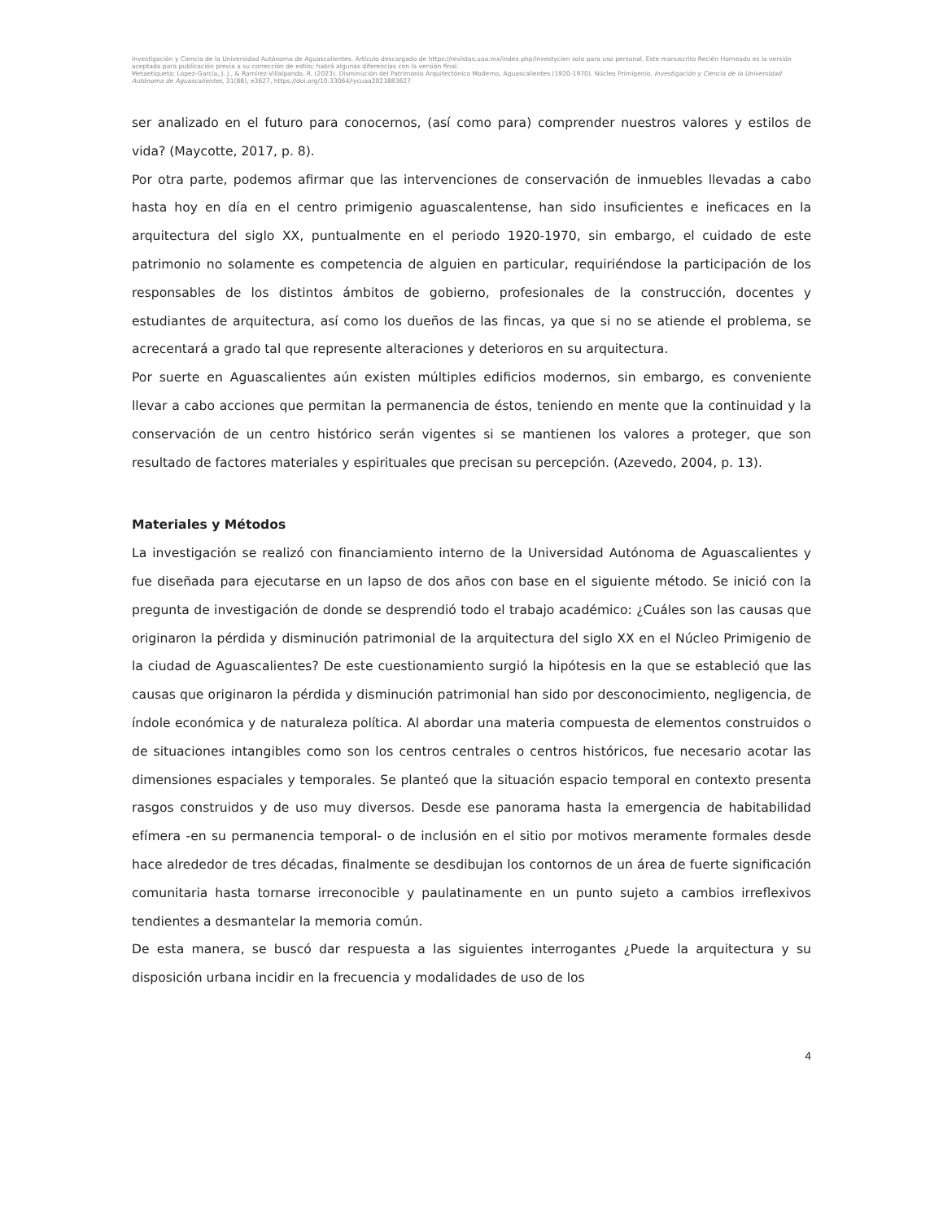Investigación y Ciencia de la Universidad Autónoma de Aguascalientes. Artículo descargado de https://revistas.uaa.mx/index.php/investycien solo para uso personal. Este manuscrito Recién Horneado es la versión aceptada para publicación previa a su corrección de estilo; habrá algunas diferencias con la versión final.
Metaetiqueta: López-García, J. J., & Ramírez-Villalpando, R. (2023). Disminución del Patrimonio Arquitectónico Moderno, Aguascalientes (1920-1970). Núcleo Primigenio. Investigación y Ciencia de la Universidad Autónoma de Aguascalientes, 31(88), e3627, https://doi.org/10.33064/iycuaa2023883627
ser analizado en el futuro para conocernos, (así como para) comprender nuestros valores y estilos de vida? (Maycotte, 2017, p. 8).
Por otra parte, podemos afirmar que las intervenciones de conservación de inmuebles llevadas a cabo hasta hoy en día en el centro primigenio aguascalentense, han sido insuficientes e ineficaces en la arquitectura del siglo XX, puntualmente en el periodo 1920-1970, sin embargo, el cuidado de este patrimonio no solamente es competencia de alguien en particular, requiriéndose la participación de los responsables de los distintos ámbitos de gobierno, profesionales de la construcción, docentes y estudiantes de arquitectura, así como los dueños de las fincas, ya que si no se atiende el problema, se acrecentará a grado tal que represente alteraciones y deterioros en su arquitectura.
Por suerte en Aguascalientes aún existen múltiples edificios modernos, sin embargo, es conveniente llevar a cabo acciones que permitan la permanencia de éstos, teniendo en mente que la continuidad y la conservación de un centro histórico serán vigentes si se mantienen los valores a proteger, que son resultado de factores materiales y espirituales que precisan su percepción. (Azevedo, 2004, p. 13).
Materiales y Métodos
La investigación se realizó con financiamiento interno de la Universidad Autónoma de Aguascalientes y fue diseñada para ejecutarse en un lapso de dos años con base en el siguiente método. Se inició con la pregunta de investigación de donde se desprendió todo el trabajo académico: ¿Cuáles son las causas que originaron la pérdida y disminución patrimonial de la arquitectura del siglo XX en el Núcleo Primigenio de la ciudad de Aguascalientes? De este cuestionamiento surgió la hipótesis en la que se estableció que las causas que originaron la pérdida y disminución patrimonial han sido por desconocimiento, negligencia, de índole económica y de naturaleza política. Al abordar una materia compuesta de elementos construidos o de situaciones intangibles como son los centros centrales o centros históricos, fue necesario acotar las dimensiones espaciales y temporales. Se planteó que la situación espacio temporal en contexto presenta rasgos construidos y de uso muy diversos. Desde ese panorama hasta la emergencia de habitabilidad efímera -en su permanencia temporal- o de inclusión en el sitio por motivos meramente formales desde hace alrededor de tres décadas, finalmente se desdibujan los contornos de un área de fuerte significación comunitaria hasta tornarse irreconocible y paulatinamente en un punto sujeto a cambios irreflexivos tendientes a desmantelar la memoria común.
De esta manera, se buscó dar respuesta a las siguientes interrogantes ¿Puede la arquitectura y su disposición urbana incidir en la frecuencia y modalidades de uso de los
4